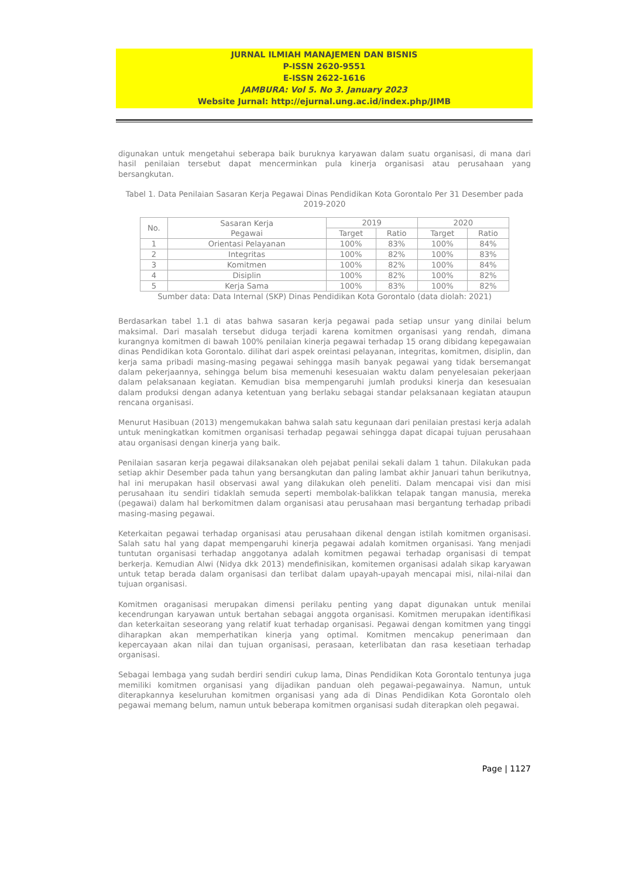JURNAL ILMIAH MANAJEMEN DAN BISNIS
P-ISSN 2620-9551
E-ISSN 2622-1616
JAMBURA: Vol 5. No 3. January 2023
Website Jurnal: http://ejurnal.ung.ac.id/index.php/JIMB
digunakan untuk mengetahui seberapa baik buruknya karyawan dalam suatu organisasi, di mana dari hasil penilaian tersebut dapat mencerminkan pula kinerja organisasi atau perusahaan yang bersangkutan.
Tabel 1. Data Penilaian Sasaran Kerja Pegawai Dinas Pendidikan Kota Gorontalo Per 31 Desember pada 2019-2020
| No. | Sasaran Kerja Pegawai | 2019 | | 2020 | |
| --- | --- | --- | --- | --- | --- |
| | | Target | Ratio | Target | Ratio |
| 1 | Orientasi Pelayanan | 100% | 83% | 100% | 84% |
| 2 | Integritas | 100% | 82% | 100% | 83% |
| 3 | Komitmen | 100% | 82% | 100% | 84% |
| 4 | Disiplin | 100% | 82% | 100% | 82% |
| 5 | Kerja Sama | 100% | 83% | 100% | 82% |
Sumber data: Data Internal (SKP) Dinas Pendidikan Kota Gorontalo (data diolah: 2021)
Berdasarkan tabel 1.1 di atas bahwa sasaran kerja pegawai pada setiap unsur yang dinilai belum maksimal. Dari masalah tersebut diduga terjadi karena komitmen organisasi yang rendah, dimana kurangnya komitmen di bawah 100% penilaian kinerja pegawai terhadap 15 orang dibidang kepegawaian dinas Pendidikan kota Gorontalo. dilihat dari aspek oreintasi pelayanan, integritas, komitmen, disiplin, dan kerja sama pribadi masing-masing pegawai sehingga masih banyak pegawai yang tidak bersemangat dalam pekerjaannya, sehingga belum bisa memenuhi kesesuaian waktu dalam penyelesaian pekerjaan dalam pelaksanaan kegiatan. Kemudian bisa mempengaruhi jumlah produksi kinerja dan kesesuaian dalam produksi dengan adanya ketentuan yang berlaku sebagai standar pelaksanaan kegiatan ataupun rencana organisasi.
Menurut Hasibuan (2013) mengemukakan bahwa salah satu kegunaan dari penilaian prestasi kerja adalah untuk meningkatkan komitmen organisasi terhadap pegawai sehingga dapat dicapai tujuan perusahaan atau organisasi dengan kinerja yang baik.
Penilaian sasaran kerja pegawai dilaksanakan oleh pejabat penilai sekali dalam 1 tahun. Dilakukan pada setiap akhir Desember pada tahun yang bersangkutan dan paling lambat akhir Januari tahun berikutnya, hal ini merupakan hasil observasi awal yang dilakukan oleh peneliti. Dalam mencapai visi dan misi perusahaan itu sendiri tidaklah semuda seperti membolak-balikkan telapak tangan manusia, mereka (pegawai) dalam hal berkomitmen dalam organisasi atau perusahaan masi bergantung terhadap pribadi masing-masing pegawai.
Keterkaitan pegawai terhadap organisasi atau perusahaan dikenal dengan istilah komitmen organisasi. Salah satu hal yang dapat mempengaruhi kinerja pegawai adalah komitmen organisasi. Yang menjadi tuntutan organisasi terhadap anggotanya adalah komitmen pegawai terhadap organisasi di tempat berkerja. Kemudian Alwi (Nidya dkk 2013) mendefinisikan, komitemen organisasi adalah sikap karyawan untuk tetap berada dalam organisasi dan terlibat dalam upayah-upayah mencapai misi, nilai-nilai dan tujuan organisasi.
Komitmen oraganisasi merupakan dimensi perilaku penting yang dapat digunakan untuk menilai kecendrungan karyawan untuk bertahan sebagai anggota organisasi. Komitmen merupakan identifikasi dan keterkaitan seseorang yang relatif kuat terhadap organisasi. Pegawai dengan komitmen yang tinggi diharapkan akan memperhatikan kinerja yang optimal. Komitmen mencakup penerimaan dan kepercayaan akan nilai dan tujuan organisasi, perasaan, keterlibatan dan rasa kesetiaan terhadap organisasi.
Sebagai lembaga yang sudah berdiri sendiri cukup lama, Dinas Pendidikan Kota Gorontalo tentunya juga memiliki komitmen organisasi yang dijadikan panduan oleh pegawai-pegawainya. Namun, untuk diterapkannya keseluruhan komitmen organisasi yang ada di Dinas Pendidikan Kota Gorontalo oleh pegawai memang belum, namun untuk beberapa komitmen organisasi sudah diterapkan oleh pegawai.
Page | 1127